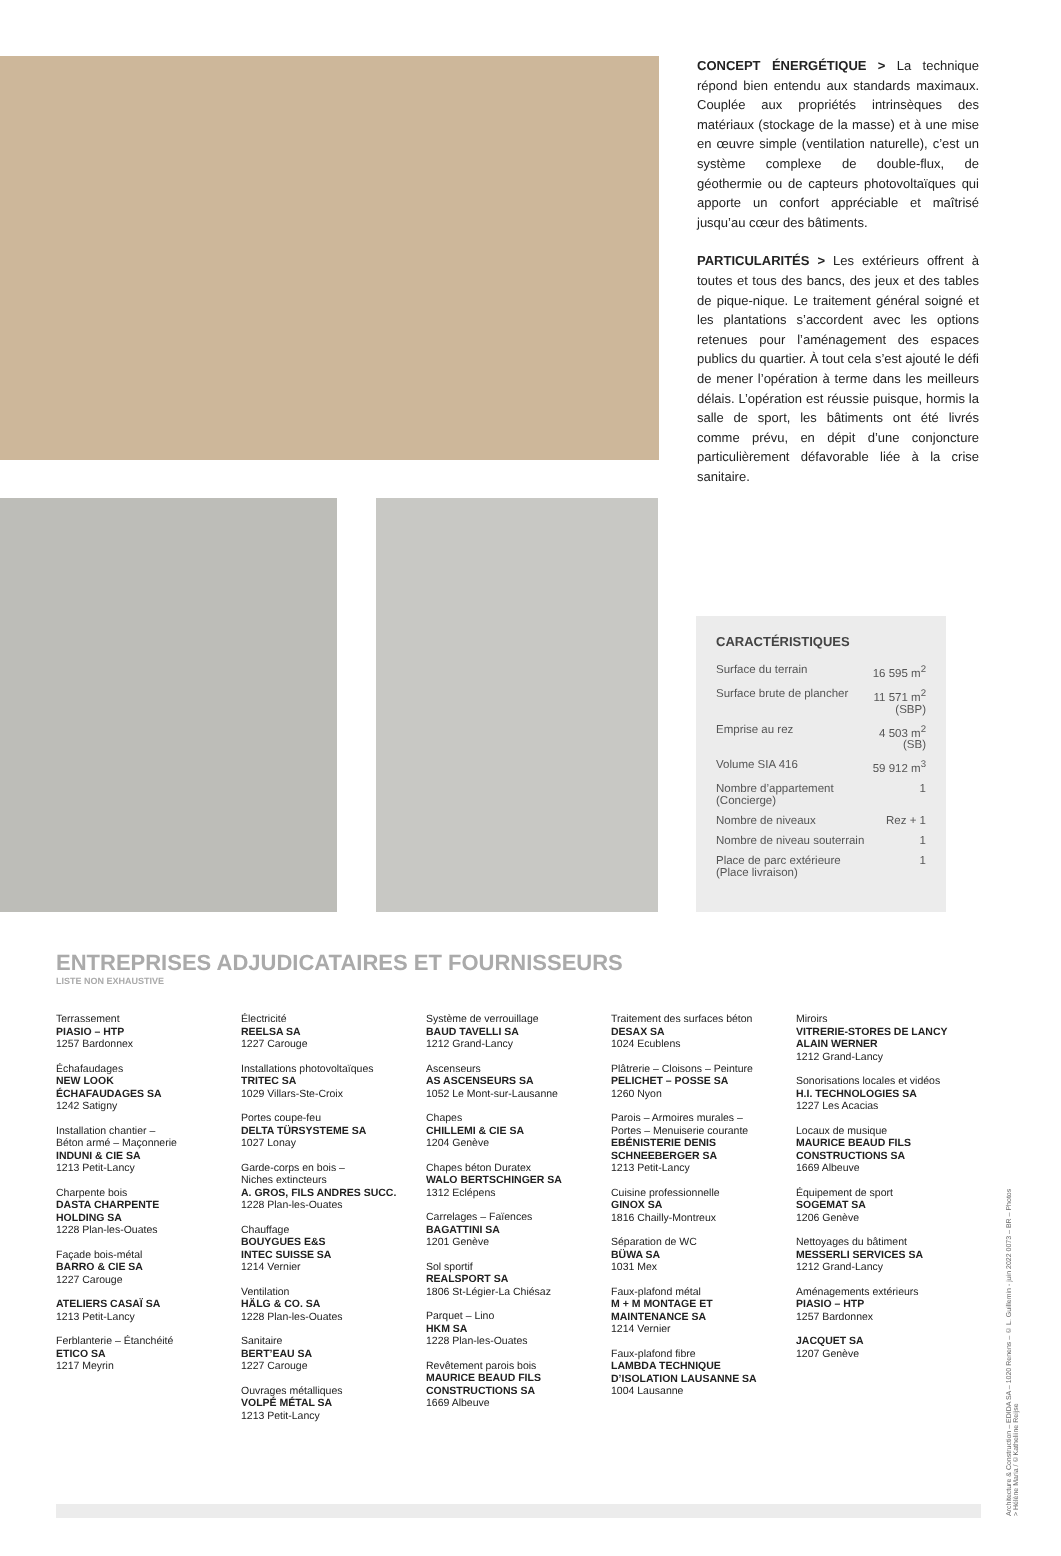CONCEPT ÉNERGÉTIQUE > La technique répond bien entendu aux standards maximaux. Couplée aux propriétés intrinsèques des matériaux (stockage de la masse) et à une mise en œuvre simple (ventilation naturelle), c’est un système complexe de double-flux, de géothermie ou de capteurs photovoltaïques qui apporte un confort appréciable et maîtrisé jusqu’au cœur des bâtiments.
PARTICULARITÉS > Les extérieurs offrent à toutes et tous des bancs, des jeux et des tables de pique-nique. Le traitement général soigné et les plantations s’accordent avec les options retenues pour l’aménagement des espaces publics du quartier. À tout cela s’est ajouté le défi de mener l’opération à terme dans les meilleurs délais. L’opération est réussie puisque, hormis la salle de sport, les bâtiments ont été livrés comme prévu, en dépit d’une conjoncture particulièrement défavorable liée à la crise sanitaire.
CARACTÉRISTIQUES
| Surface du terrain | 16 595 m<sup>2</sup> |
| Surface brute de plancher | 11 571 m<sup>2</sup> (SBP) |
| Emprise au rez | 4 503 m<sup>2</sup> (SB) |
| Volume SIA 416 | 59 912 m<sup>3</sup> |
| Nombre d’appartement (Concierge) | 1 |
| Nombre de niveaux | Rez + 1 |
| Nombre de niveau souterrain | 1 |
| Place de parc extérieure (Place livraison) | 1 |
ENTREPRISES ADJUDICATAIRES ET FOURNISSEURS
LISTE NON EXHAUSTIVE
Terrassement
PIASIO – HTP
1257 Bardonnex
Échafaudages
NEW LOOK
ÉCHAFAUDAGES SA
1242 Satigny
Installation chantier –
Béton armé – Maçonnerie
INDUNI & CIE SA
1213 Petit-Lancy
Charpente bois
DASTA CHARPENTE
HOLDING SA
1228 Plan-les-Ouates
Façade bois-métal
BARRO & CIE SA
1227 Carouge
ATELIERS CASAÏ SA
1213 Petit-Lancy
Ferblanterie – Étanchéité
ETICO SA
1217 Meyrin
Électricité
REELSA SA
1227 Carouge
Installations photovoltaïques
TRITEC SA
1029 Villars-Ste-Croix
Portes coupe-feu
DELTA TÜRSYSTEME SA
1027 Lonay
Garde-corps en bois –
Niches extincteurs
A. GROS, FILS ANDRES SUCC.
1228 Plan-les-Ouates
Chauffage
BOUYGUES E&S
INTEC SUISSE SA
1214 Vernier
Ventilation
HÄLG & CO. SA
1228 Plan-les-Ouates
Sanitaire
BERT’EAU SA
1227 Carouge
Ouvrages métalliques
VOLPÉ MÉTAL SA
1213 Petit-Lancy
Système de verrouillage
BAUD TAVELLI SA
1212 Grand-Lancy
Ascenseurs
AS ASCENSEURS SA
1052 Le Mont-sur-Lausanne
Chapes
CHILLEMI & CIE SA
1204 Genève
Chapes béton Duratex
WALO BERTSCHINGER SA
1312 Eclépens
Carrelages – Faïences
BAGATTINI SA
1201 Genève
Sol sportif
REALSPORT SA
1806 St-Légier-La Chiésaz
Parquet – Lino
HKM SA
1228 Plan-les-Ouates
Revêtement parois bois
MAURICE BEAUD FILS
CONSTRUCTIONS SA
1669 Albeuve
Traitement des surfaces béton
DESAX SA
1024 Ecublens
Plâtrerie – Cloisons – Peinture
PELICHET – POSSE SA
1260 Nyon
Parois – Armoires murales –
Portes – Menuiserie courante
EBÉNISTERIE DENIS
SCHNEEBERGER SA
1213 Petit-Lancy
Cuisine professionnelle
GINOX SA
1816 Chailly-Montreux
Séparation de WC
BÜWA SA
1031 Mex
Faux-plafond métal
M + M MONTAGE ET
MAINTENANCE SA
1214 Vernier
Faux-plafond fibre
LAMBDA TECHNIQUE
D’ISOLATION LAUSANNE SA
1004 Lausanne
Miroirs
VITRERIE-STORES DE LANCY
ALAIN WERNER
1212 Grand-Lancy
Sonorisations locales et vidéos
H.I. TECHNOLOGIES SA
1227 Les Acacias
Locaux de musique
MAURICE BEAUD FILS
CONSTRUCTIONS SA
1669 Albeuve
Équipement de sport
SOGEMAT SA
1206 Genève
Nettoyages du bâtiment
MESSERLI SERVICES SA
1212 Grand-Lancy
Aménagements extérieurs
PIASIO – HTP
1257 Bardonnex
JACQUET SA
1207 Genève
Architecture & Construction – EDIDA SA – 1020 Renens – © L. Guillemin - juin 2022 0073 – BR – Photos > Hélène Maria / ©Katheliine Reijse